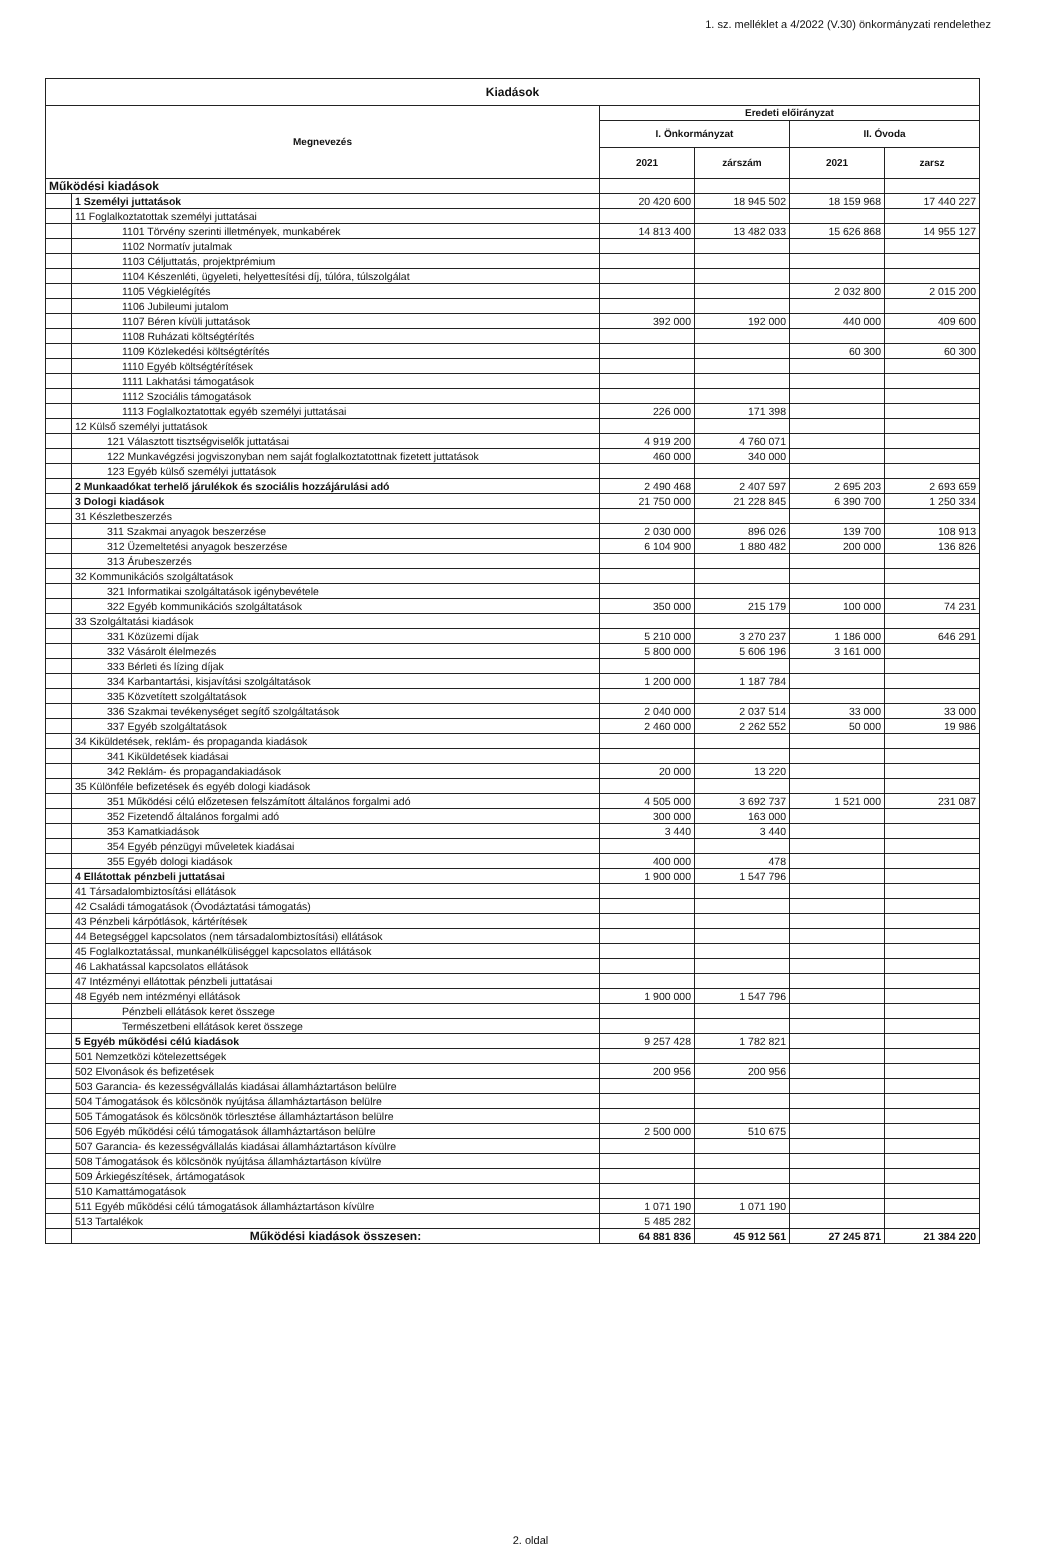1. sz. melléklet a 4/2022 (V.30) önkormányzati rendelethez
| Kiadások | | | | | |
| --- | --- | --- | --- | --- | --- |
| Megnevezés | | Eredeti előirányzat | | | |
| | | I. Önkormányzat | | II. Óvoda | |
| | | 2021 | zárszám | 2021 | zarsz |
| Működési kiadások | | | | | |
| | 1 Személyi juttatások | 20 420 600 | 18 945 502 | 18 159 968 | 17 440 227 |
| | 11 Foglalkoztatottak személyi juttatásai | | | | |
| | 1101 Törvény szerinti illetmények, munkabérek | 14 813 400 | 13 482 033 | 15 626 868 | 14 955 127 |
| | 1102 Normatív jutalmak | | | | |
| | 1103 Céljuttatás, projektprémium | | | | |
| | 1104 Készenléti, ügyeleti, helyettesítési díj, túlóra, túlszolgálat | | | | |
| | 1105 Végkielégítés | | | 2 032 800 | 2 015 200 |
| | 1106 Jubileumi jutalom | | | | |
| | 1107 Béren kívüli juttatások | 392 000 | 192 000 | 440 000 | 409 600 |
| | 1108 Ruházati költségtérítés | | | | |
| | 1109 Közlekedési költségtérítés | | | 60 300 | 60 300 |
| | 1110 Egyéb költségtérítések | | | | |
| | 1111 Lakhatási támogatások | | | | |
| | 1112 Szociális támogatások | | | | |
| | 1113 Foglalkoztatottak egyéb személyi juttatásai | 226 000 | 171 398 | | |
| | 12 Külső személyi juttatások | | | | |
| | 121 Választott tisztségviselők juttatásai | 4 919 200 | 4 760 071 | | |
| | 122 Munkavégzési jogviszonyban nem saját foglalkoztatottnak fizetett juttatások | 460 000 | 340 000 | | |
| | 123 Egyéb külső személyi juttatások | | | | |
| | 2 Munkaadókat terhelő járulékok és szociális hozzájárulási adó | 2 490 468 | 2 407 597 | 2 695 203 | 2 693 659 |
| | 3 Dologi kiadások | 21 750 000 | 21 228 845 | 6 390 700 | 1 250 334 |
| | 31 Készletbeszerzés | | | | |
| | 311 Szakmai anyagok beszerzése | 2 030 000 | 896 026 | 139 700 | 108 913 |
| | 312 Üzemeltetési anyagok beszerzése | 6 104 900 | 1 880 482 | 200 000 | 136 826 |
| | 313 Árubeszerzés | | | | |
| | 32 Kommunikációs szolgáltatások | | | | |
| | 321 Informatikai szolgáltatások igénybevétele | | | | |
| | 322 Egyéb kommunikációs szolgáltatások | 350 000 | 215 179 | 100 000 | 74 231 |
| | 33 Szolgáltatási kiadások | | | | |
| | 331 Közüzemi díjak | 5 210 000 | 3 270 237 | 1 186 000 | 646 291 |
| | 332 Vásárolt élelmezés | 5 800 000 | 5 606 196 | 3 161 000 | |
| | 333 Bérleti és lízing díjak | | | | |
| | 334 Karbantartási, kisjavítási szolgáltatások | 1 200 000 | 1 187 784 | | |
| | 335 Közvetített szolgáltatások | | | | |
| | 336 Szakmai tevékenységet segítő szolgáltatások | 2 040 000 | 2 037 514 | 33 000 | 33 000 |
| | 337 Egyéb szolgáltatások | 2 460 000 | 2 262 552 | 50 000 | 19 986 |
| | 34 Kiküldetések, reklám- és propaganda kiadások | | | | |
| | 341 Kiküldetések kiadásai | | | | |
| | 342 Reklám- és propagandakiadások | 20 000 | 13 220 | | |
| | 35 Különféle befizetések és egyéb dologi kiadások | | | | |
| | 351 Működési célú előzetesen felszámított általános forgalmi adó | 4 505 000 | 3 692 737 | 1 521 000 | 231 087 |
| | 352 Fizetendő általános forgalmi adó | 300 000 | 163 000 | | |
| | 353 Kamatkiadások | 3 440 | 3 440 | | |
| | 354 Egyéb pénzügyi műveletek kiadásai | | | | |
| | 355 Egyéb dologi kiadások | 400 000 | 478 | | |
| | 4 Ellátottak pénzbeli juttatásai | 1 900 000 | 1 547 796 | | |
| | 41 Társadalombiztosítási ellátások | | | | |
| | 42 Családi támogatások (Óvodáztatási támogatás) | | | | |
| | 43 Pénzbeli kárpótlások, kártérítések | | | | |
| | 44 Betegséggel kapcsolatos (nem társadalombiztosítási) ellátások | | | | |
| | 45 Foglalkoztatással, munkanélküliséggel kapcsolatos ellátások | | | | |
| | 46 Lakhatással kapcsolatos ellátások | | | | |
| | 47 Intézményi ellátottak pénzbeli juttatásai | | | | |
| | 48 Egyéb nem intézményi ellátások | 1 900 000 | 1 547 796 | | |
| | Pénzbeli ellátások keret összege | | | | |
| | Természetbeni ellátások keret összege | | | | |
| | 5 Egyéb működési célú kiadások | 9 257 428 | 1 782 821 | | |
| | 501 Nemzetközi kötelezettségek | | | | |
| | 502 Elvonások és befizetések | 200 956 | 200 956 | | |
| | 503 Garancia- és kezességvállalás kiadásai államháztartáson belülre | | | | |
| | 504 Támogatások és kölcsönök nyújtása államháztartáson belülre | | | | |
| | 505 Támogatások és kölcsönök törlesztése államháztartáson belülre | | | | |
| | 506 Egyéb működési célú támogatások államháztartáson belülre | 2 500 000 | 510 675 | | |
| | 507 Garancia- és kezességvállalás kiadásai államháztartáson kívülre | | | | |
| | 508 Támogatások és kölcsönök nyújtása államháztartáson kívülre | | | | |
| | 509 Árkiegészítések, ártámogatások | | | | |
| | 510 Kamattámogatások | | | | |
| | 511 Egyéb működési célú támogatások államháztartáson kívülre | 1 071 190 | 1 071 190 | | |
| | 513 Tartalékok | 5 485 282 | | | |
| | Működési kiadások összesen: | 64 881 836 | 45 912 561 | 27 245 871 | 21 384 220 |
2. oldal